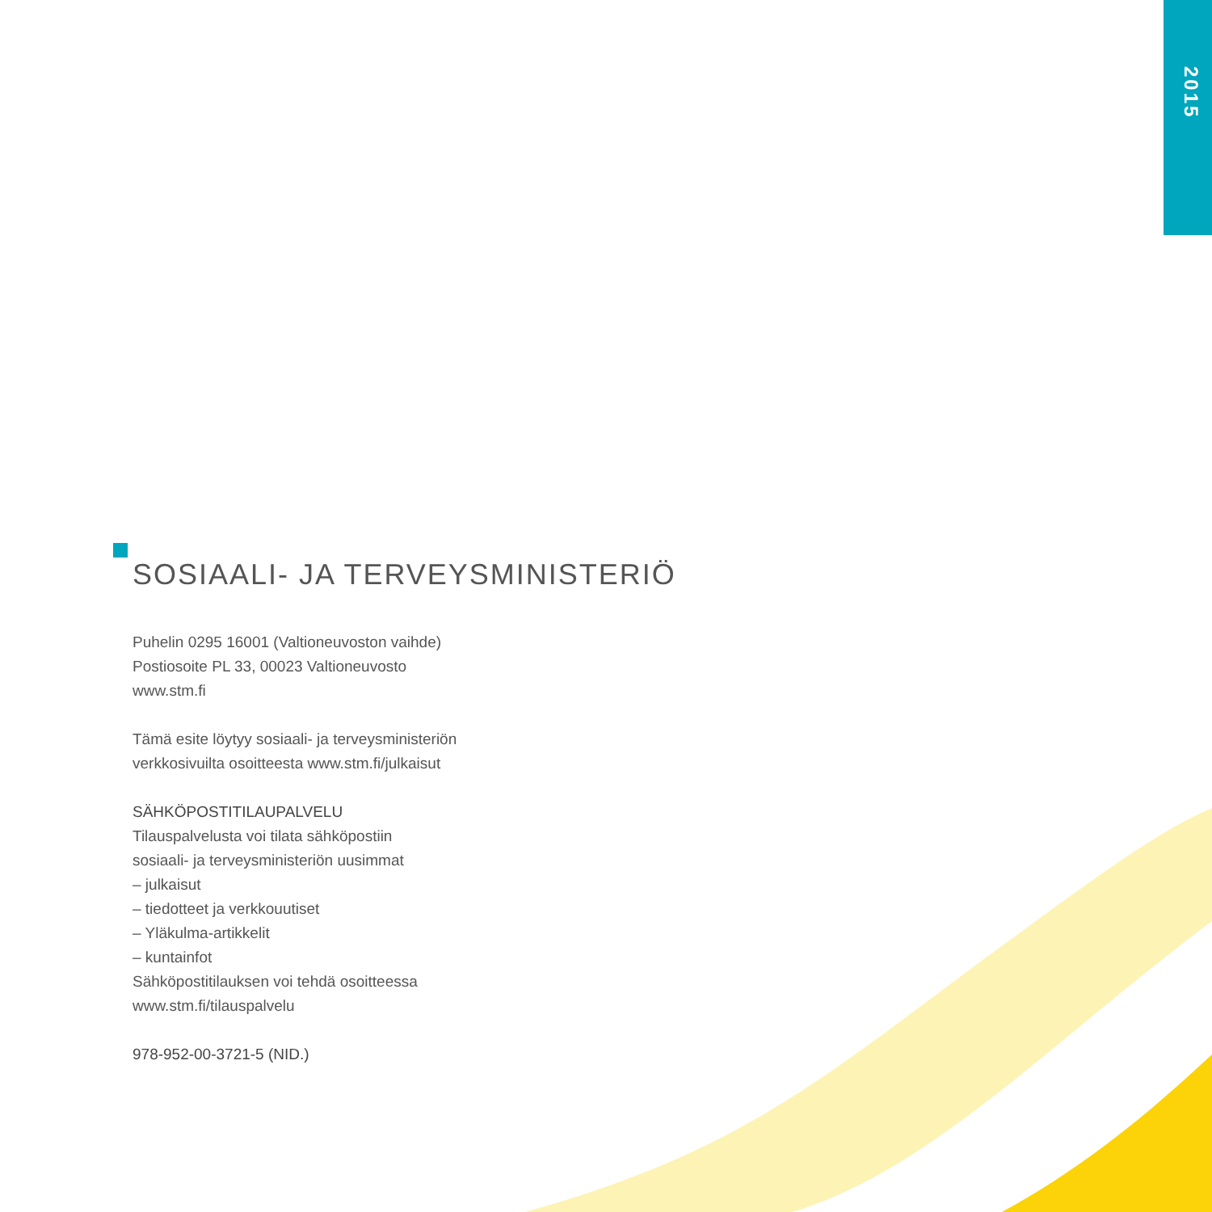2015
SOSIAALI- JA TERVEYSMINISTERIÖ
Puhelin 0295 16001 (Valtioneuvoston vaihde)
Postiosoite PL 33, 00023 Valtioneuvosto
www.stm.fi
Tämä esite löytyy sosiaali- ja terveysministeriön
verkkosivuilta osoitteesta www.stm.fi/julkaisut
SÄHKÖPOSTITILAUPALVELU
Tilauspalvelusta voi tilata sähköpostiin
sosiaali- ja terveysministeriön uusimmat
– julkaisut
– tiedotteet ja verkkouutiset
– Yläkulma-artikkelit
– kuntainfot
Sähköpostitilauksen voi tehdä osoitteessa
www.stm.fi/tilauspalvelu
978-952-00-3721-5 (NID.)